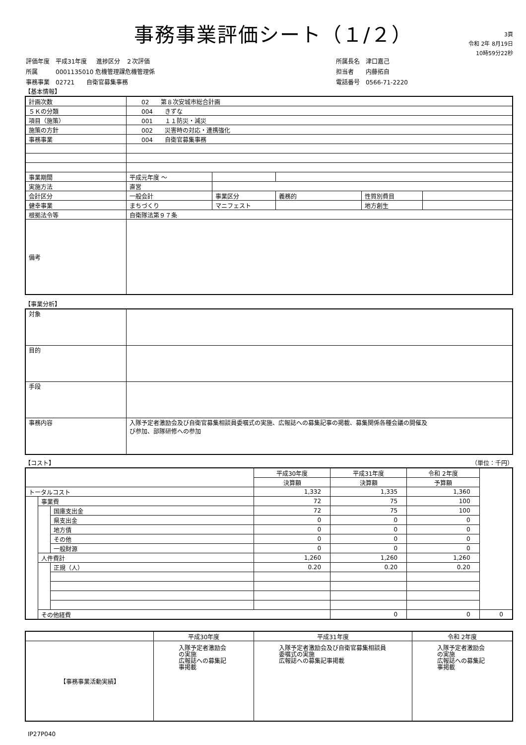事務事業評価シート（１/２）
3頁
令和 2年 8月19日
10時59分22秒
| 評価年度 | 平成31年度 | 進捗区分 ２次評価 |
| 所属 | 0001135010 危機管理課危機管理係 | |
| 事務事業 | 02721 自衛官募集事務 | |
| 所属長名 | 津口嘉己 |
| 担当者 | 内藤拓自 |
| 電話番号 | 0566-71-2220 |
【基本情報】
| 計画次数 | 02 第８次安城市総合計画 | | | | |
| ５Ｋの分類 | 004 きずな | | | | |
| 項目（施策） | 001 １１防災・減災 | | | | |
| 施策の方針 | 002 災害時の対応・連携強化 | | | | |
| 事務事業 | 004 自衛官募集事務 | | | | |
| 事業期間 | 平成元年度 ～ | | | | |
| 実施方法 | 直営 | | | | |
| 会計区分 | 一般会計 | 事業区分 | 義務的 | 性質別費目 | |
| 健幸事業 | まちづくり | マニフェスト | | 地方創生 | |
| 根拠法令等 | 自衛隊法第９７条 | | | | |
| 備考 | | | | | |
【事業分析】
| 対象 | |
| 目的 | |
| 手段 | |
| 事務内容 | 入隊予定者激励会及び自衛官募集相談員委嘱式の実施、広報誌への募集記事の掲載、募集関係各種会議の開催及 び参加、部隊研修への参加 |
【コスト】 （単位：千円）
| | | | 平成30年度 | 平成31年度 | 令和 2年度 | |
| | | | 決算額 | 決算額 | 予算額 | |
| トータルコスト | | | 1,332 | 1,335 | 1,360 | |
| | 事業費 | | 72 | 75 | 100 | |
| | | 国庫支出金 | 72 | 75 | 100 | |
| | | 県支出金 | 0 | 0 | 0 | |
| | | 地方債 | 0 | 0 | 0 | |
| | | その他 | 0 | 0 | 0 | |
| | | 一般財源 | 0 | 0 | 0 | |
| | 人件費計 | | 1,260 | 1,260 | 1,260 | |
| | | 正規（人） | 0.20 | 0.20 | 0.20 | |
| | その他経費 | | | 0 | 0 | 0 |
| | 平成30年度 | 平成31年度 | 令和 2年度 |
| 【事務事業活動実績】 | 入隊予定者激励会の実施 広報誌への募集記事掲載 | 入隊予定者激励会及び自衛官募集相談員委嘱式の実施 広報誌への募集記事掲載 | 入隊予定者激励会の実施 広報誌への募集記事掲載 |
IP27P040